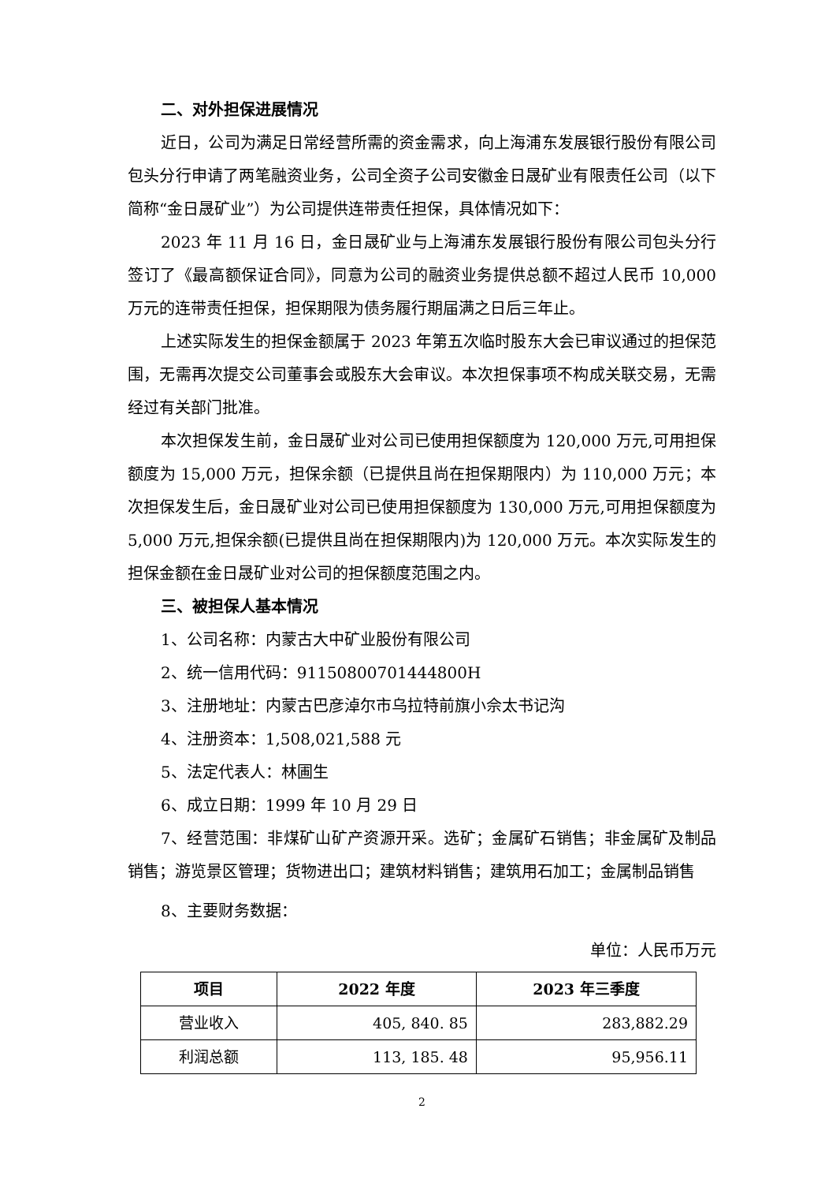二、对外担保进展情况
近日，公司为满足日常经营所需的资金需求，向上海浦东发展银行股份有限公司包头分行申请了两笔融资业务，公司全资子公司安徽金日晟矿业有限责任公司（以下简称“金日晟矿业”）为公司提供连带责任担保，具体情况如下：
2023 年 11 月 16 日，金日晟矿业与上海浦东发展银行股份有限公司包头分行签订了《最高额保证合同》，同意为公司的融资业务提供总额不超过人民币 10,000 万元的连带责任担保，担保期限为债务履行期届满之日后三年止。
上述实际发生的担保金额属于 2023 年第五次临时股东大会已审议通过的担保范围，无需再次提交公司董事会或股东大会审议。本次担保事项不构成关联交易，无需经过有关部门批准。
本次担保发生前，金日晟矿业对公司已使用担保额度为 120,000 万元,可用担保额度为 15,000 万元，担保余额（已提供且尚在担保期限内）为 110,000 万元；本次担保发生后，金日晟矿业对公司已使用担保额度为 130,000 万元,可用担保额度为 5,000 万元,担保余额(已提供且尚在担保期限内)为 120,000 万元。本次实际发生的担保金额在金日晟矿业对公司的担保额度范围之内。
三、被担保人基本情况
1、公司名称：内蒙古大中矿业股份有限公司
2、统一信用代码：91150800701444800H
3、注册地址：内蒙古巴彦淖尔市乌拉特前旗小佘太书记沟
4、注册资本：1,508,021,588 元
5、法定代表人：林圃生
6、成立日期：1999 年 10 月 29 日
7、经营范围：非煤矿山矿产资源开采。选矿；金属矿石销售；非金属矿及制品销售；游览景区管理；货物进出口；建筑材料销售；建筑用石加工；金属制品销售
8、主要财务数据：
单位：人民币万元
| 项目 | 2022 年度 | 2023 年三季度 |
| --- | --- | --- |
| 营业收入 | 405, 840. 85 | 283,882.29 |
| 利润总额 | 113, 185. 48 | 95,956.11 |
2